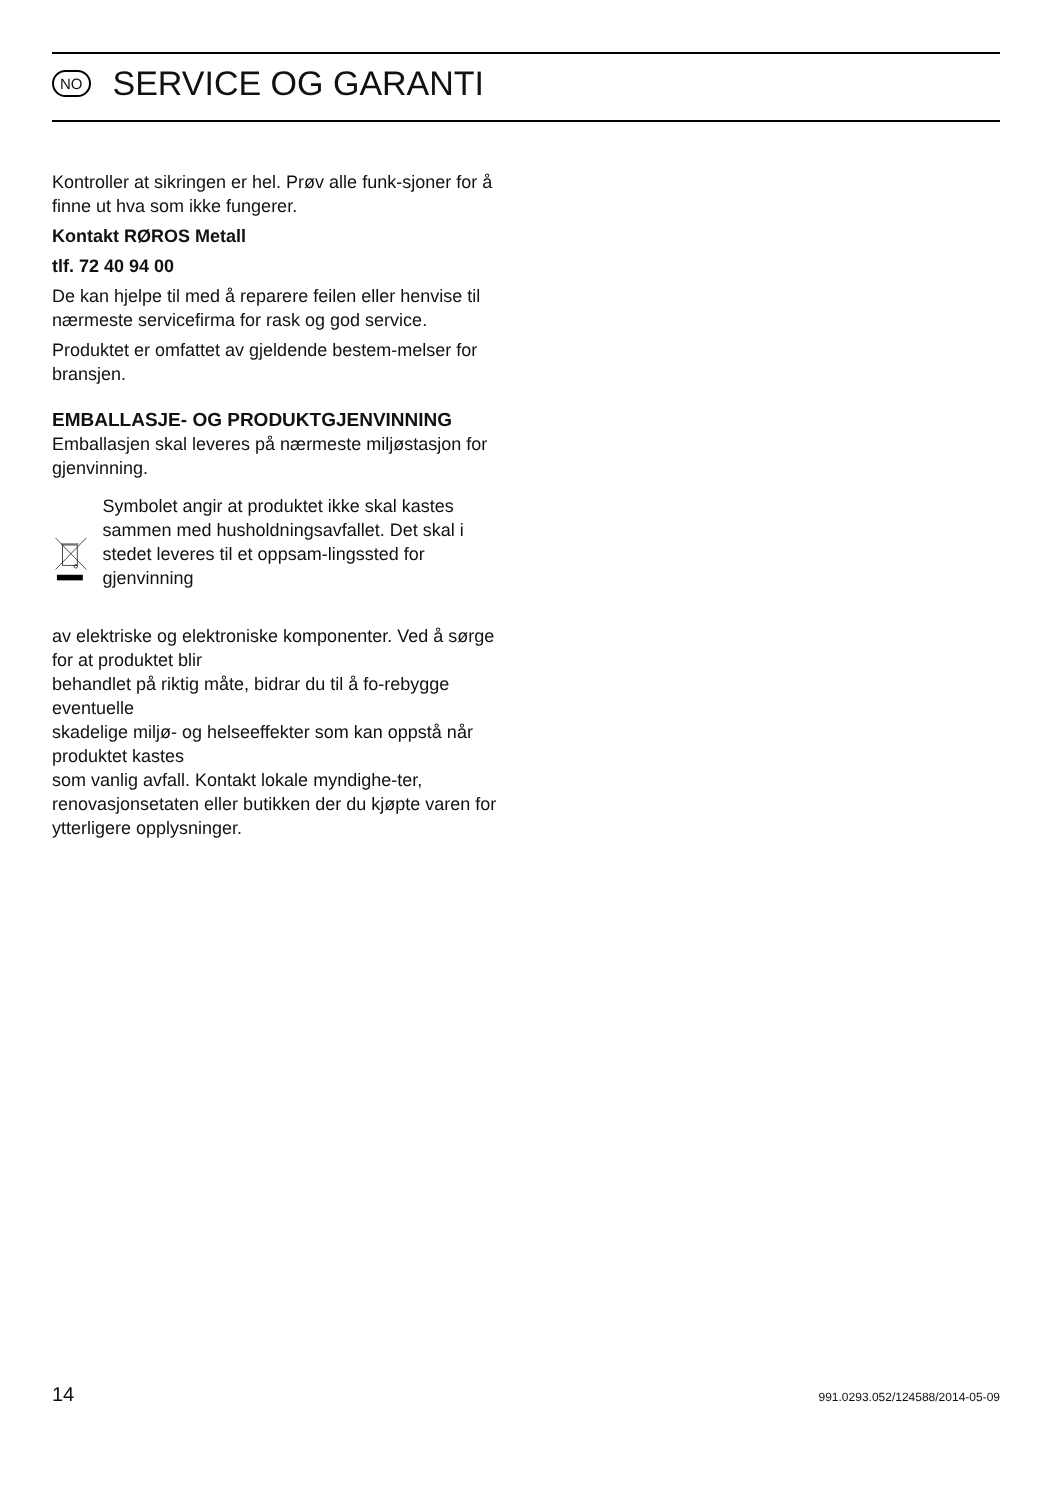NO SERVICE OG GARANTI
Kontroller at sikringen er hel. Prøv alle funk-sjoner for å finne ut hva som ikke fungerer.
Kontakt RØROS Metall
tlf. 72 40 94 00
De kan hjelpe til med å reparere feilen eller henvise til nærmeste servicefirma for rask og god service.
Produktet er omfattet av gjeldende bestem-melser for bransjen.
EMBALLASJE- OG PRODUKTGJENVINNING
Emballasjen skal leveres på nærmeste miljøstasjon for gjenvinning.
Symbolet angir at produktet ikke skal kastes sammen med husholdningsavfallet. Det skal i stedet leveres til et oppsam-lingssted for gjenvinning
av elektriske og elektroniske komponenter. Ved å sørge for at produktet blir
behandlet på riktig måte, bidrar du til å fo-rebygge eventuelle
skadelige miljø- og helseeffekter som kan oppstå når produktet kastes
som vanlig avfall. Kontakt lokale myndighe-ter, renovasjonsetaten eller butikken der du kjøpte varen for ytterligere opplysninger.
14 991.0293.052/124588/2014-05-09